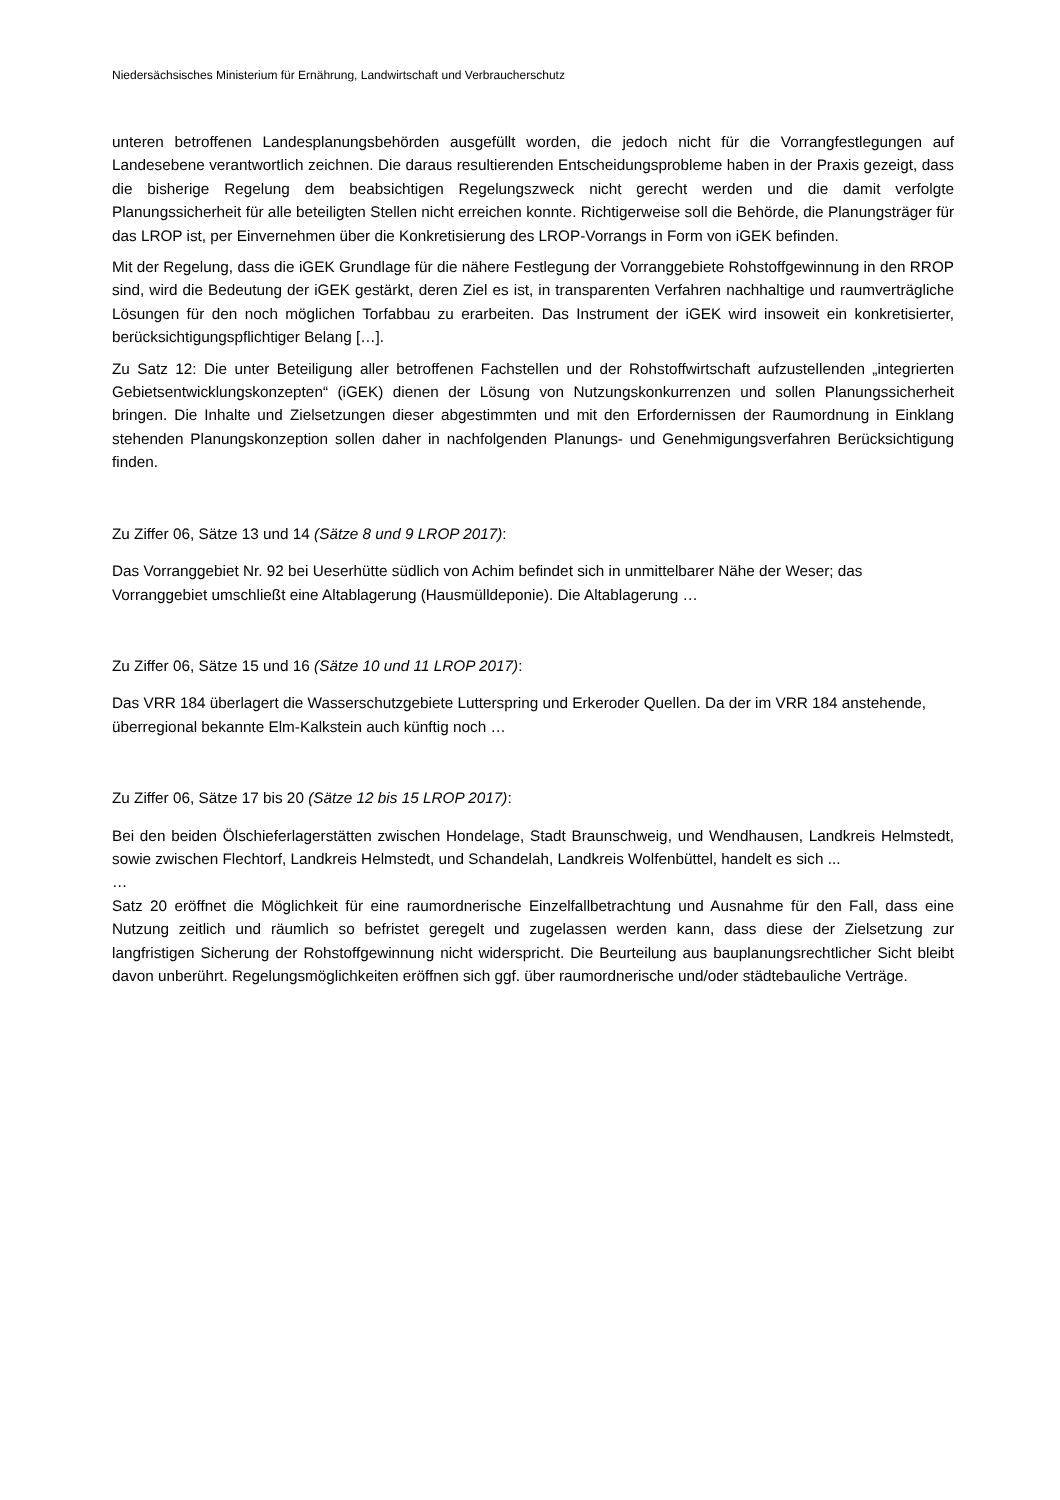Niedersächsisches Ministerium für Ernährung, Landwirtschaft und Verbraucherschutz
unteren betroffenen Landesplanungsbehörden ausgefüllt worden, die jedoch nicht für die Vorrangfestlegungen auf Landesebene verantwortlich zeichnen. Die daraus resultierenden Entscheidungsprobleme haben in der Praxis gezeigt, dass die bisherige Regelung dem beabsichtigen Regelungszweck nicht gerecht werden und die damit verfolgte Planungssicherheit für alle beteiligten Stellen nicht erreichen konnte. Richtigerweise soll die Behörde, die Planungsträger für das LROP ist, per Einvernehmen über die Konkretisierung des LROP-Vorrangs in Form von iGEK befinden.
Mit der Regelung, dass die iGEK Grundlage für die nähere Festlegung der Vorranggebiete Rohstoffgewinnung in den RROP sind, wird die Bedeutung der iGEK gestärkt, deren Ziel es ist, in transparenten Verfahren nachhaltige und raumverträgliche Lösungen für den noch möglichen Torfabbau zu erarbeiten. Das Instrument der iGEK wird insoweit ein konkretisierter, berücksichtigungspflichtiger Belang […].
Zu Satz 12: Die unter Beteiligung aller betroffenen Fachstellen und der Rohstoffwirtschaft aufzustellenden „integrierten Gebietsentwicklungskonzepten“ (iGEK) dienen der Lösung von Nutzungskonkurrenzen und sollen Planungssicherheit bringen. Die Inhalte und Zielsetzungen dieser abgestimmten und mit den Erfordernissen der Raumordnung in Einklang stehenden Planungskonzeption sollen daher in nachfolgenden Planungs- und Genehmigungsverfahren Berücksichtigung finden.
Zu Ziffer 06, Sätze 13 und 14 (Sätze 8 und 9 LROP 2017):
Das Vorranggebiet Nr. 92 bei Ueserhütte südlich von Achim befindet sich in unmittelbarer Nähe der Weser; das Vorranggebiet umschließt eine Altablagerung (Hausmülldeponie). Die Altablagerung …
Zu Ziffer 06, Sätze 15 und 16 (Sätze 10 und 11 LROP 2017):
Das VRR 184 überlagert die Wasserschutzgebiete Lutterspring und Erkeroder Quellen. Da der im VRR 184 anstehende, überregional bekannte Elm-Kalkstein auch künftig noch …
Zu Ziffer 06, Sätze 17 bis 20 (Sätze 12 bis 15 LROP 2017):
Bei den beiden Ölschieferlagerstätten zwischen Hondelage, Stadt Braunschweig, und Wendhausen, Landkreis Helmstedt, sowie zwischen Flechtorf, Landkreis Helmstedt, und Schandelah, Landkreis Wolfenbüttel, handelt es sich ...
…
Satz 20 eröffnet die Möglichkeit für eine raumordnerische Einzelfallbetrachtung und Ausnahme für den Fall, dass eine Nutzung zeitlich und räumlich so befristet geregelt und zugelassen werden kann, dass diese der Zielsetzung zur langfristigen Sicherung der Rohstoffgewinnung nicht widerspricht. Die Beurteilung aus bauplanungsrechtlicher Sicht bleibt davon unberührt. Regelungsmöglichkeiten eröffnen sich ggf. über raumordnerische und/oder städtebauliche Verträge.